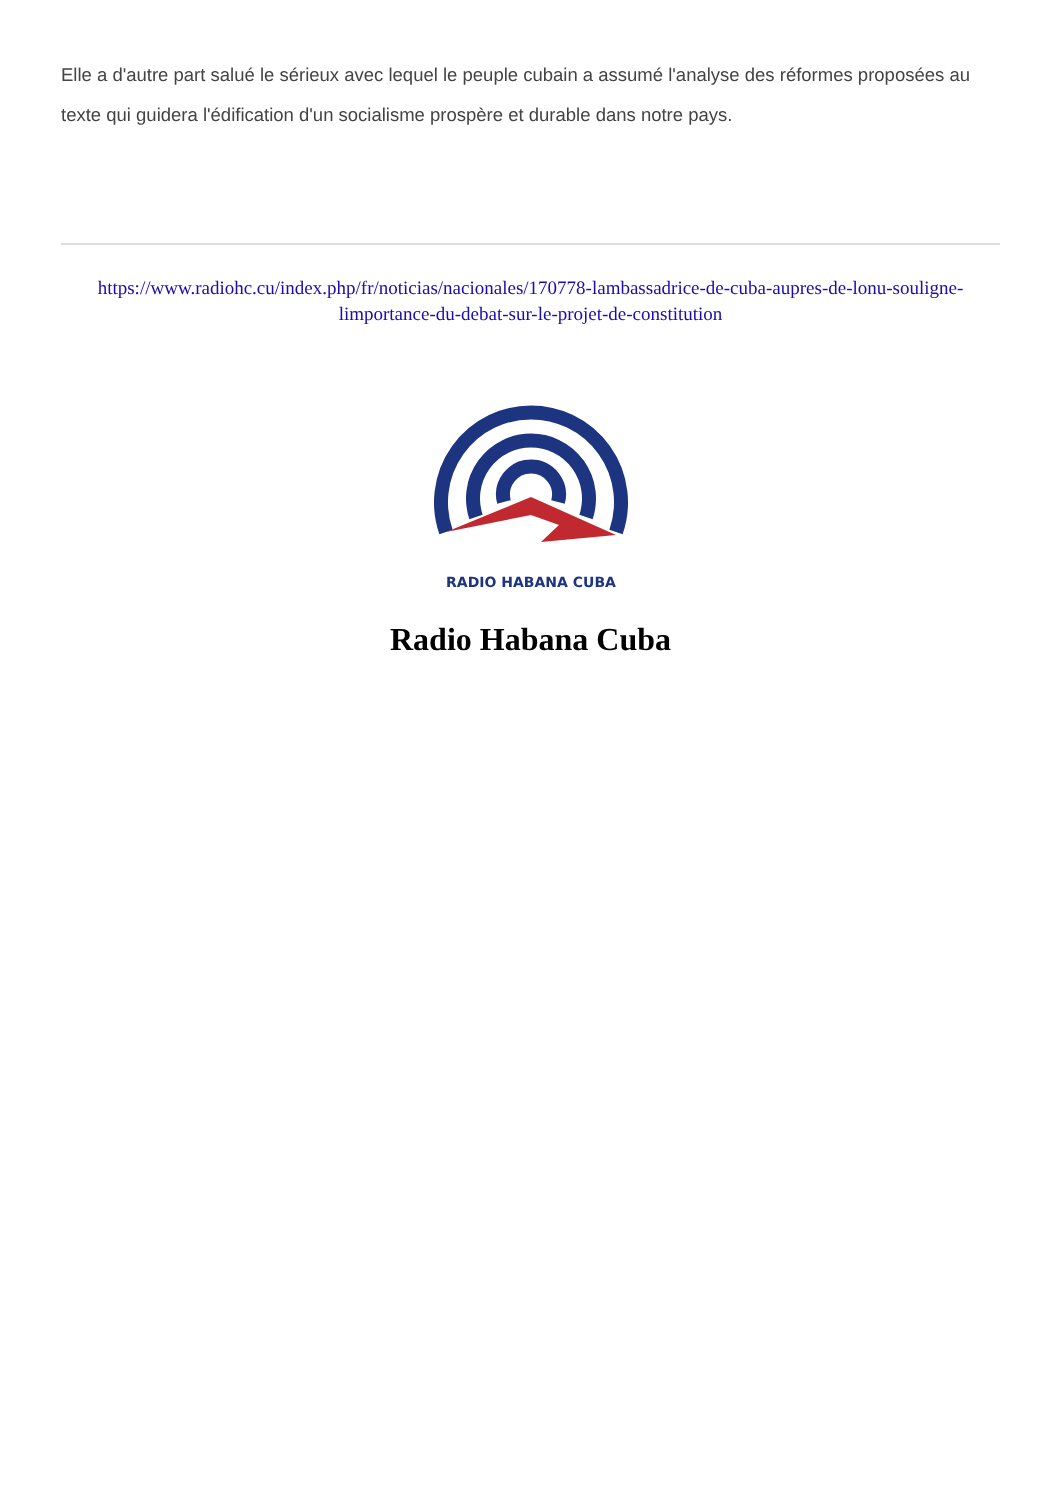Elle a d'autre part salué le sérieux avec lequel le peuple cubain a assumé l'analyse des réformes proposées au texte qui guidera l'édification d'un socialisme prospère et durable dans notre pays.
https://www.radiohc.cu/index.php/fr/noticias/nacionales/170778-lambassadrice-de-cuba-aupres-de-lonu-souligne-limportance-du-debat-sur-le-projet-de-constitution
RADIO HABANA CUBA
Radio Habana Cuba